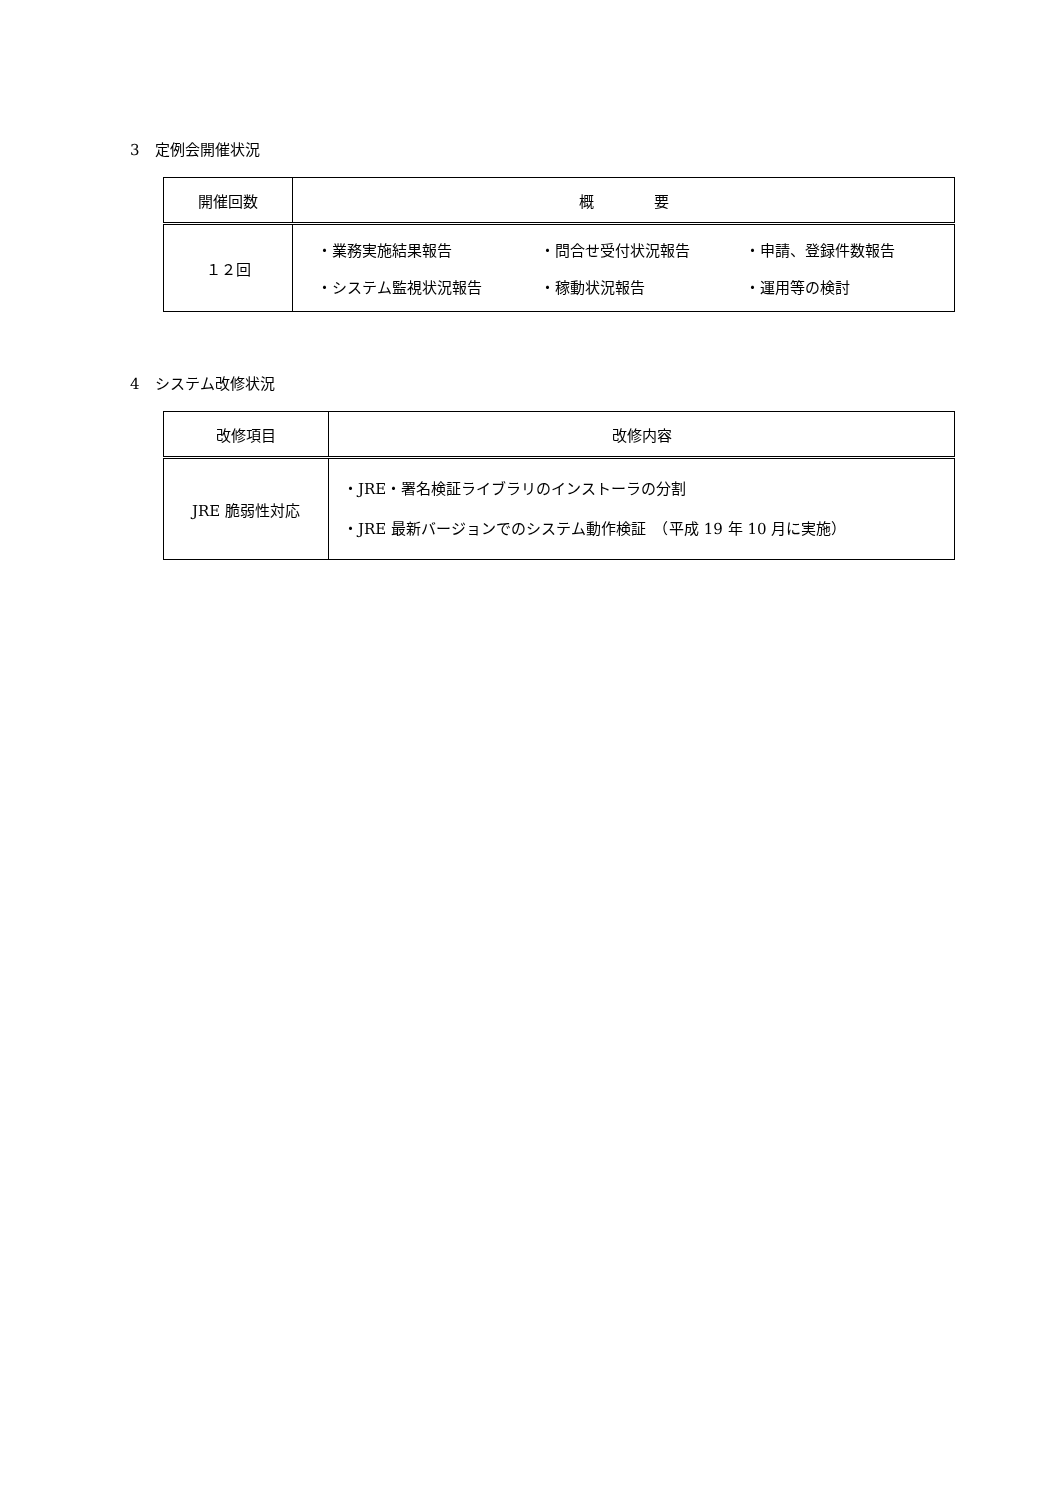3　定例会開催状況
| 開催回数 | 概 要 |
| --- | --- |
| １２回 | / ・業務実施結果報告 / ・問合せ受付状況報告 / ・申請、登録件数報告 / / ・システム監視状況報告 / ・稼動状況報告 / ・運用等の検討 / |
4　システム改修状況
| 改修項目 | 改修内容 |
| --- | --- |
| JRE 脆弱性対応 | ・JRE・署名検証ライブラリのインストーラの分割 ・JRE 最新バージョンでのシステム動作検証 （平成 19 年 10 月に実施） |